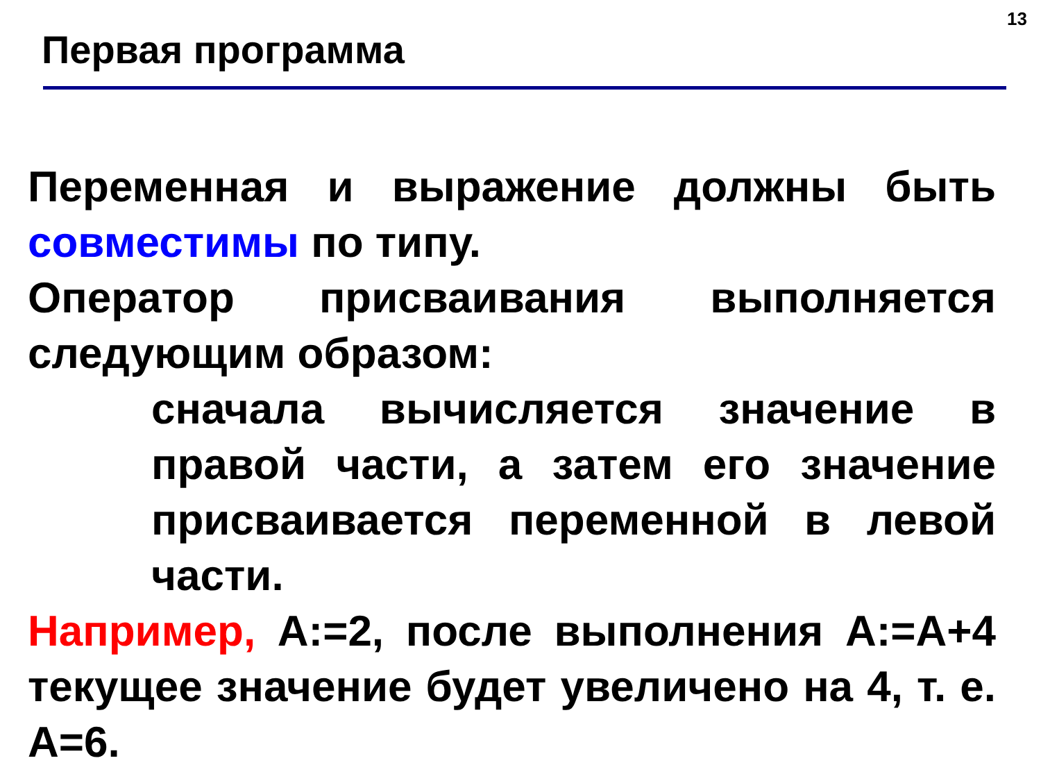13
Первая программа
Переменная и выражение должны быть совместимы по типу.
Оператор присваивания выполняется следующим образом:
сначала вычисляется значение в правой части, а затем его значение присваивается переменной в левой части.
Например, A:=2, после выполнения A:=A+4 текущее значение будет увеличено на 4, т. е. A=6.